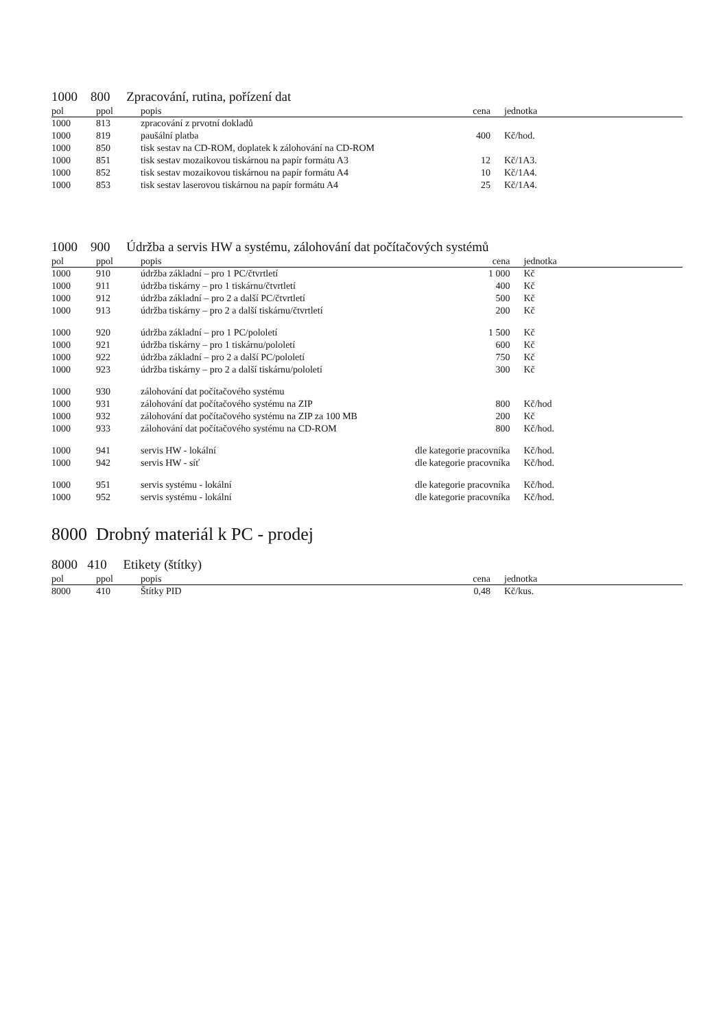1000 800 Zpracování, rutina, pořízení dat
| pol | ppol | popis | cena | jednotka |
| --- | --- | --- | --- | --- |
| 1000 | 813 | zpracování z prvotní dokladů | | |
| 1000 | 819 | paušální platba | 400 | Kč/hod. |
| 1000 | 850 | tisk sestav na CD-ROM, doplatek k zálohování na CD-ROM | | |
| 1000 | 851 | tisk sestav mozaikovou tiskárnou na papír formátu A3 | 12 | Kč/1A3. |
| 1000 | 852 | tisk sestav mozaikovou tiskárnou na papír formátu A4 | 10 | Kč/1A4. |
| 1000 | 853 | tisk sestav laserovou tiskárnou na papír formátu A4 | 25 | Kč/1A4. |
1000 900 Údržba a servis HW a systému, zálohování dat počítačových systémů
| pol | ppol | popis | cena | jednotka |
| --- | --- | --- | --- | --- |
| 1000 | 910 | údržba základní – pro 1 PC/čtvrtletí | 1 000 | Kč |
| 1000 | 911 | údržba tiskárny – pro 1 tiskárnu/čtvrtletí | 400 | Kč |
| 1000 | 912 | údržba základní – pro 2 a další PC/čtvrtletí | 500 | Kč |
| 1000 | 913 | údržba tiskárny – pro 2 a další tiskárnu/čtvrtletí | 200 | Kč |
| 1000 | 920 | údržba základní – pro 1 PC/pololetí | 1 500 | Kč |
| 1000 | 921 | údržba tiskárny – pro 1 tiskárnu/pololetí | 600 | Kč |
| 1000 | 922 | údržba základní – pro 2 a další PC/pololetí | 750 | Kč |
| 1000 | 923 | údržba tiskárny – pro 2 a další tiskárnu/pololetí | 300 | Kč |
| 1000 | 930 | zálohování dat počítačového systému | | |
| 1000 | 931 | zálohování dat počítačového systému na ZIP | 800 | Kč/hod |
| 1000 | 932 | zálohování dat počítačového systému na ZIP za 100 MB | 200 | Kč |
| 1000 | 933 | zálohování dat počítačového systému na CD-ROM | 800 | Kč/hod. |
| 1000 | 941 | servis HW - lokální | dle kategorie pracovníka | Kč/hod. |
| 1000 | 942 | servis HW - síť | dle kategorie pracovníka | Kč/hod. |
| 1000 | 951 | servis systému - lokální | dle kategorie pracovníka | Kč/hod. |
| 1000 | 952 | servis systému - lokální | dle kategorie pracovníka | Kč/hod. |
8000 Drobný materiál k PC - prodej
8000 410 Etikety (štítky)
| pol | ppol | popis | cena | jednotka |
| --- | --- | --- | --- | --- |
| 8000 | 410 | Štítky PID | 0,48 | Kč/kus. |